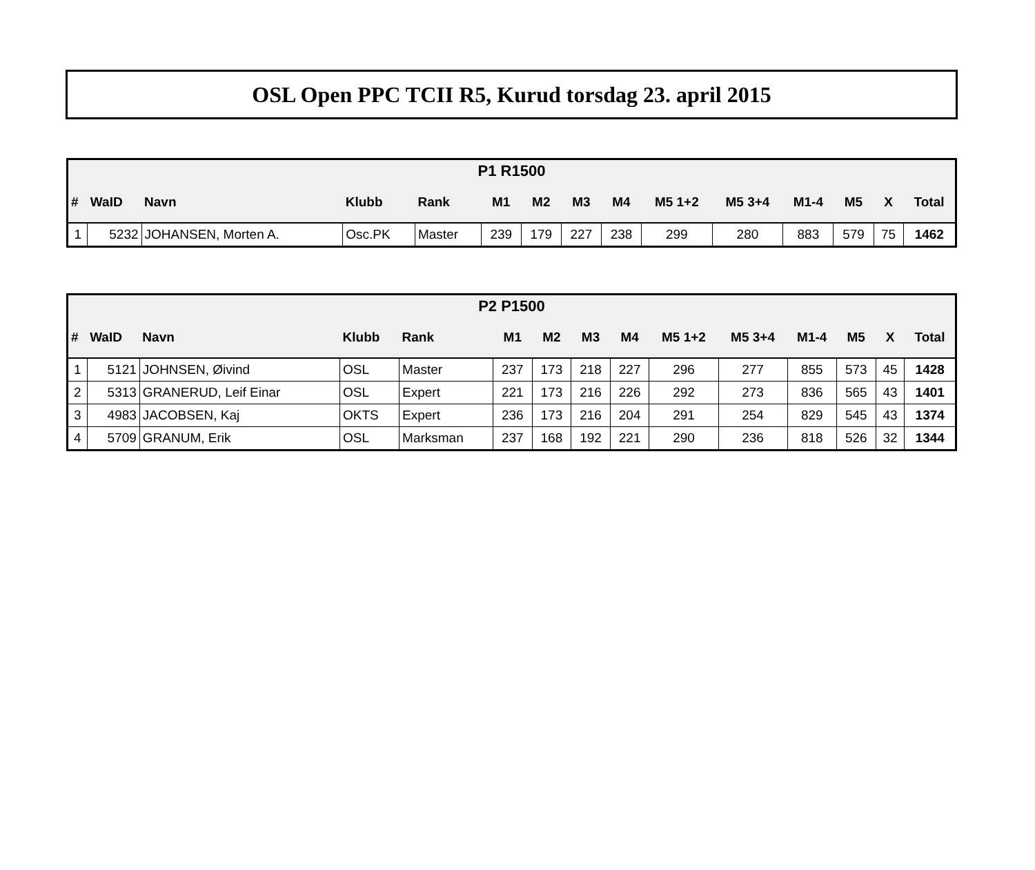OSL Open PPC TCII R5, Kurud torsdag 23. april 2015
| P1 R1500 | | | | | | | | | | | | | | |
| --- | --- | --- | --- | --- | --- | --- | --- | --- | --- | --- | --- | --- | --- | --- |
| # | WaID | Navn | Klubb | Rank | M1 | M2 | M3 | M4 | M5 1+2 | M5 3+4 | M1-4 | M5 | X | Total |
| 1 | 5232 | JOHANSEN, Morten A. | Osc.PK | Master | 239 | 179 | 227 | 238 | 299 | 280 | 883 | 579 | 75 | 1462 |
| P2 P1500 | | | | | | | | | | | | | | |
| --- | --- | --- | --- | --- | --- | --- | --- | --- | --- | --- | --- | --- | --- | --- |
| # | WaID | Navn | Klubb | Rank | M1 | M2 | M3 | M4 | M5 1+2 | M5 3+4 | M1-4 | M5 | X | Total |
| 1 | 5121 | JOHNSEN, Øivind | OSL | Master | 237 | 173 | 218 | 227 | 296 | 277 | 855 | 573 | 45 | 1428 |
| 2 | 5313 | GRANERUD, Leif Einar | OSL | Expert | 221 | 173 | 216 | 226 | 292 | 273 | 836 | 565 | 43 | 1401 |
| 3 | 4983 | JACOBSEN, Kaj | OKTS | Expert | 236 | 173 | 216 | 204 | 291 | 254 | 829 | 545 | 43 | 1374 |
| 4 | 5709 | GRANUM, Erik | OSL | Marksman | 237 | 168 | 192 | 221 | 290 | 236 | 818 | 526 | 32 | 1344 |